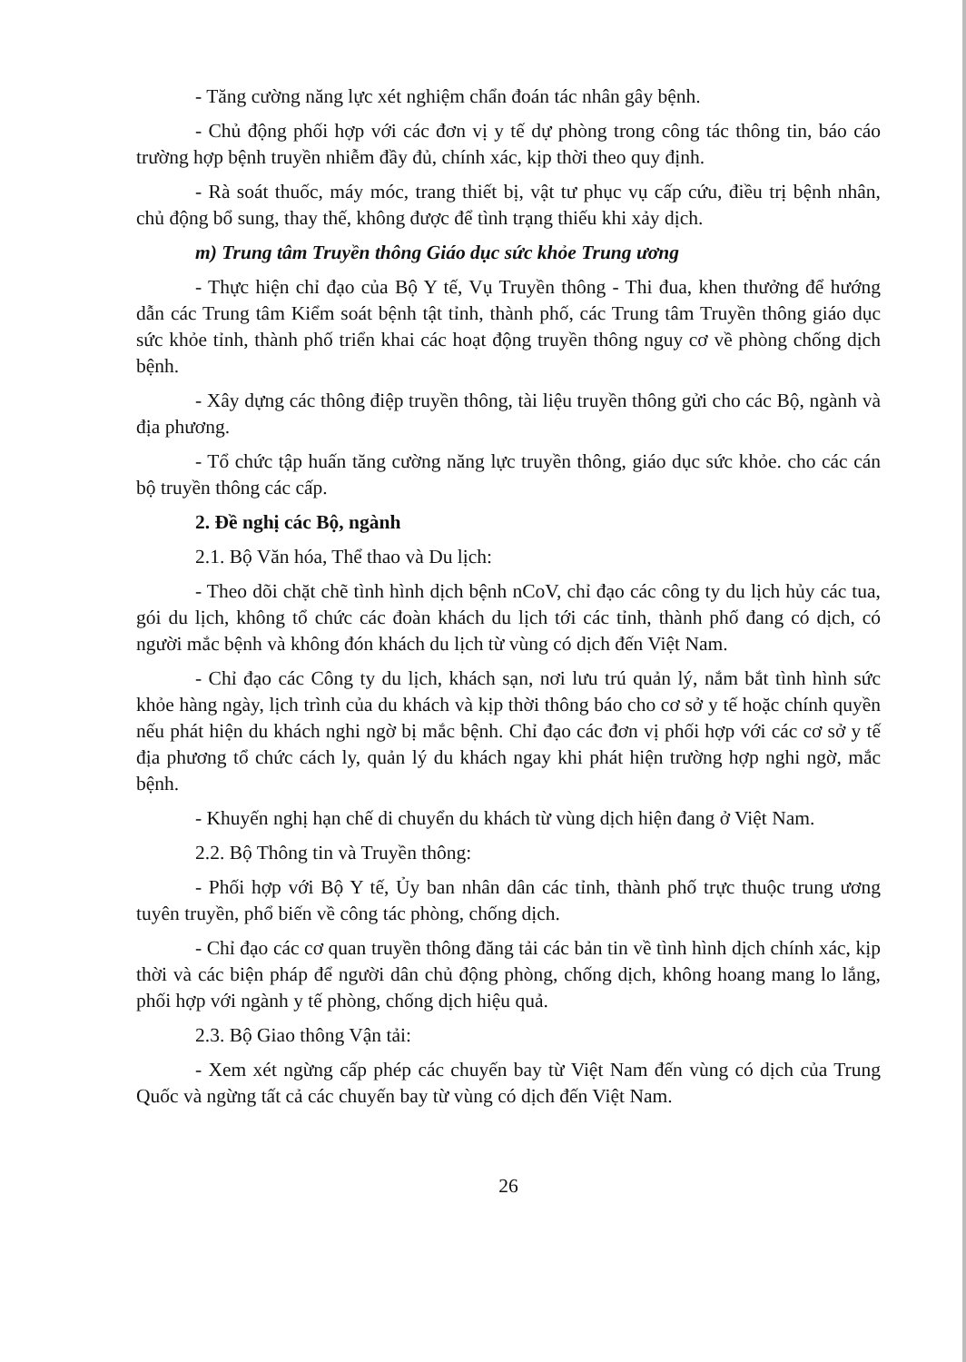- Tăng cường năng lực xét nghiệm chẩn đoán tác nhân gây bệnh.
- Chủ động phối hợp với các đơn vị y tế dự phòng trong công tác thông tin, báo cáo trường hợp bệnh truyền nhiễm đầy đủ, chính xác, kịp thời theo quy định.
- Rà soát thuốc, máy móc, trang thiết bị, vật tư phục vụ cấp cứu, điều trị bệnh nhân, chủ động bổ sung, thay thế, không được để tình trạng thiếu khi xảy dịch.
m) Trung tâm Truyền thông Giáo dục sức khỏe Trung ương
- Thực hiện chỉ đạo của Bộ Y tế, Vụ Truyền thông - Thi đua, khen thưởng để hướng dẫn các Trung tâm Kiểm soát bệnh tật tỉnh, thành phố, các Trung tâm Truyền thông giáo dục sức khỏe tỉnh, thành phố triển khai các hoạt động truyền thông nguy cơ về phòng chống dịch bệnh.
- Xây dựng các thông điệp truyền thông, tài liệu truyền thông gửi cho các Bộ, ngành và địa phương.
- Tổ chức tập huấn tăng cường năng lực truyền thông, giáo dục sức khỏe. cho các cán bộ truyền thông các cấp.
2. Đề nghị các Bộ, ngành
2.1. Bộ Văn hóa, Thể thao và Du lịch:
- Theo dõi chặt chẽ tình hình dịch bệnh nCoV, chỉ đạo các công ty du lịch hủy các tua, gói du lịch, không tổ chức các đoàn khách du lịch tới các tỉnh, thành phố đang có dịch, có người mắc bệnh và không đón khách du lịch từ vùng có dịch đến Việt Nam.
- Chỉ đạo các Công ty du lịch, khách sạn, nơi lưu trú quản lý, nắm bắt tình hình sức khỏe hàng ngày, lịch trình của du khách và kịp thời thông báo cho cơ sở y tế hoặc chính quyền nếu phát hiện du khách nghi ngờ bị mắc bệnh. Chỉ đạo các đơn vị phối hợp với các cơ sở y tế địa phương tổ chức cách ly, quản lý du khách ngay khi phát hiện trường hợp nghi ngờ, mắc bệnh.
- Khuyến nghị hạn chế di chuyển du khách từ vùng dịch hiện đang ở Việt Nam.
2.2. Bộ Thông tin và Truyền thông:
- Phối hợp với Bộ Y tế, Ủy ban nhân dân các tỉnh, thành phố trực thuộc trung ương tuyên truyền, phổ biến về công tác phòng, chống dịch.
- Chỉ đạo các cơ quan truyền thông đăng tải các bản tin về tình hình dịch chính xác, kịp thời và các biện pháp để người dân chủ động phòng, chống dịch, không hoang mang lo lắng, phối hợp với ngành y tế phòng, chống dịch hiệu quả.
2.3. Bộ Giao thông Vận tải:
- Xem xét ngừng cấp phép các chuyến bay từ Việt Nam đến vùng có dịch của Trung Quốc và ngừng tất cả các chuyến bay từ vùng có dịch đến Việt Nam.
26